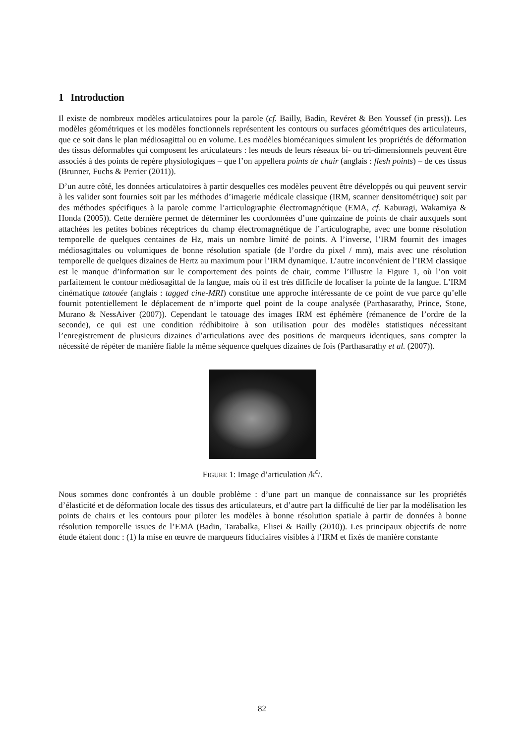1 Introduction
Il existe de nombreux modèles articulatoires pour la parole (cf. Bailly, Badin, Revéret & Ben Youssef (in press)). Les modèles géométriques et les modèles fonctionnels représentent les contours ou surfaces géométriques des articulateurs, que ce soit dans le plan médiosagittal ou en volume. Les modèles biomécaniques simulent les propriétés de déformation des tissus déformables qui composent les articulateurs : les nœuds de leurs réseaux bi- ou tri-dimensionnels peuvent être associés à des points de repère physiologiques – que l’on appellera points de chair (anglais : flesh points) – de ces tissus (Brunner, Fuchs & Perrier (2011)).
D’un autre côté, les données articulatoires à partir desquelles ces modèles peuvent être développés ou qui peuvent servir à les valider sont fournies soit par les méthodes d’imagerie médicale classique (IRM, scanner densitométrique) soit par des méthodes spécifiques à la parole comme l’articulographie électromagnétique (EMA, cf. Kaburagi, Wakamiya & Honda (2005)). Cette dernière permet de déterminer les coordonnées d’une quinzaine de points de chair auxquels sont attachées les petites bobines réceptrices du champ électromagnétique de l’articulographe, avec une bonne résolution temporelle de quelques centaines de Hz, mais un nombre limité de points. A l’inverse, l’IRM fournit des images médiosagittales ou volumiques de bonne résolution spatiale (de l’ordre du pixel / mm), mais avec une résolution temporelle de quelques dizaines de Hertz au maximum pour l’IRM dynamique. L’autre inconvénient de l’IRM classique est le manque d’information sur le comportement des points de chair, comme l’illustre la Figure 1, où l’on voit parfaitement le contour médiosagittal de la langue, mais où il est très difficile de localiser la pointe de la langue. L’IRM cinématique tatouée (anglais : tagged cine-MRI) constitue une approche intéressante de ce point de vue parce qu’elle fournit potentiellement le déplacement de n’importe quel point de la coupe analysée (Parthasarathy, Prince, Stone, Murano & NessAiver (2007)). Cependant le tatouage des images IRM est éphémère (rémanence de l’ordre de la seconde), ce qui est une condition rédhibitoire à son utilisation pour des modèles statistiques nécessitant l’enregistrement de plusieurs dizaines d’articulations avec des positions de marqueurs identiques, sans compter la nécessité de répéter de manière fiable la même séquence quelques dizaines de fois (Parthasarathy et al. (2007)).
FIGURE 1: Image d’articulation /k<sup>ɛ</sup>/.
Nous sommes donc confrontés à un double problème : d’une part un manque de connaissance sur les propriétés d’élasticité et de déformation locale des tissus des articulateurs, et d’autre part la difficulté de lier par la modélisation les points de chairs et les contours pour piloter les modèles à bonne résolution spatiale à partir de données à bonne résolution temporelle issues de l’EMA (Badin, Tarabalka, Elisei & Bailly (2010)). Les principaux objectifs de notre étude étaient donc : (1) la mise en œuvre de marqueurs fiduciaires visibles à l’IRM et fixés de manière constante
82